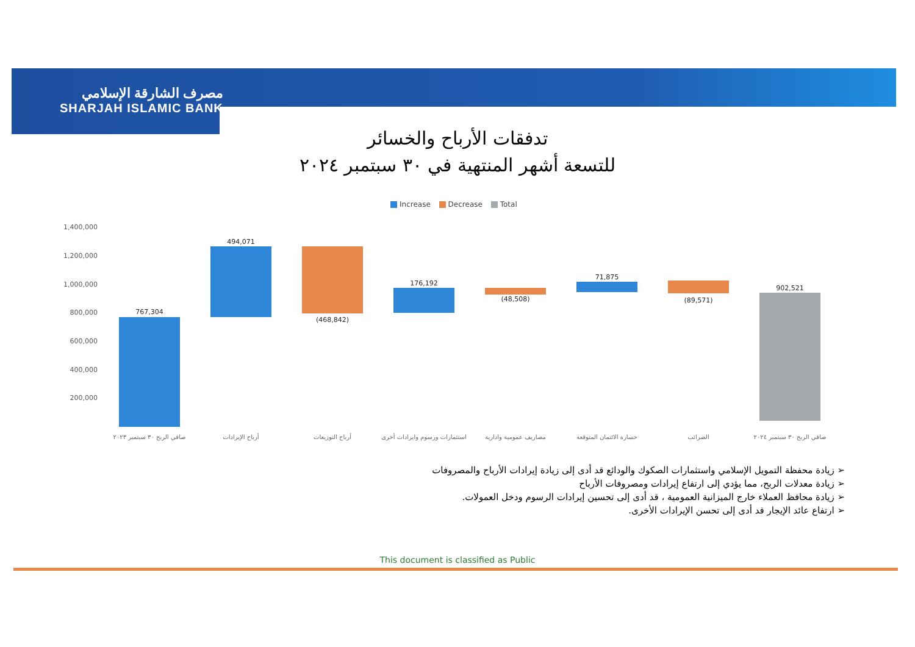مصرف الشارقة الإسلامي
SHARJAH ISLAMIC BANK
تدفقات الأرباح والخسائر
للتسعة أشهر المنتهية في ٣٠ سبتمبر ٢٠٢٤
Increase Decrease Total
1,400,000
1,200,000
1,000,000
800,000
600,000
400,000
200,000
767,304
494,071
(468,842)
176,192
(48,508)
71,875
(89,571)
902,521
صافي الربح ٣٠ سبتمبر ٢٠٢٣
أرباح الإيرادات
أرباح التوزيعات
استثمارات ورسوم وايرادات أخرى
مصاريف عمومية وادارية
خسارة الائتمان المتوقعة
الضرائب
صافي الربح ٣٠ سبتمبر ٢٠٢٤
➢ زيادة محفظة التمويل الإسلامي واستثمارات الصكوك والودائع قد أدى إلى زيادة إيرادات الأرباح والمصروفات
➢ زيادة معدلات الربح، مما يؤدي إلى ارتفاع إيرادات ومصروفات الأرباح
➢ زيادة محافظ العملاء خارج الميزانية العمومية ، قد أدى إلى تحسين إيرادات الرسوم ودخل العمولات.
➢ ارتفاع عائد الإيجار قد أدى إلى تحسن الإيرادات الأخرى.
This document is classified as Public